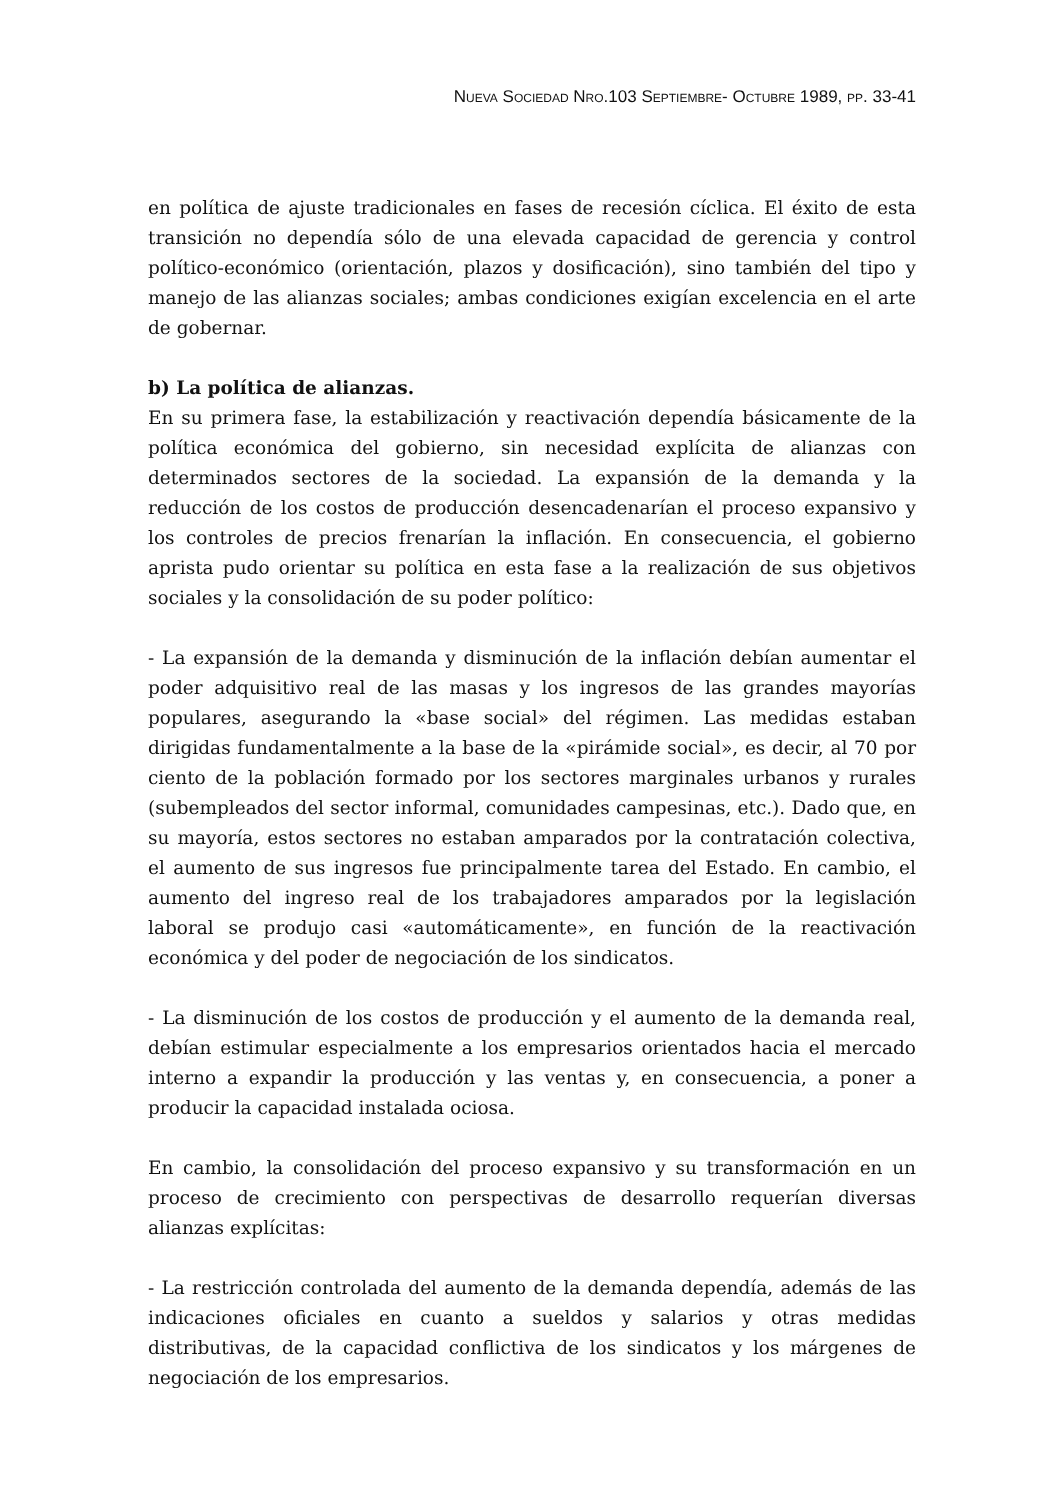NUEVA SOCIEDAD NRO.103 SEPTIEMBRE- OCTUBRE 1989, PP. 33-41
en política de ajuste tradicionales en fases de recesión cíclica. El éxito de esta transición no dependía sólo de una elevada capacidad de gerencia y control político-económico (orientación, plazos y dosificación), sino también del tipo y manejo de las alianzas sociales; ambas condiciones exigían excelencia en el arte de gobernar.
b) La política de alianzas.
En su primera fase, la estabilización y reactivación dependía básicamente de la política económica del gobierno, sin necesidad explícita de alianzas con determinados sectores de la sociedad. La expansión de la demanda y la reducción de los costos de producción desencadenarían el proceso expansivo y los controles de precios frenarían la inflación. En consecuencia, el gobierno aprista pudo orientar su política en esta fase a la realización de sus objetivos sociales y la consolidación de su poder político:
- La expansión de la demanda y disminución de la inflación debían aumentar el poder adquisitivo real de las masas y los ingresos de las grandes mayorías populares, asegurando la «base social» del régimen. Las medidas estaban dirigidas fundamentalmente a la base de la «pirámide social», es decir, al 70 por ciento de la población formado por los sectores marginales urbanos y rurales (subempleados del sector informal, comunidades campesinas, etc.). Dado que, en su mayoría, estos sectores no estaban amparados por la contratación colectiva, el aumento de sus ingresos fue principalmente tarea del Estado. En cambio, el aumento del ingreso real de los trabajadores amparados por la legislación laboral se produjo casi «automáticamente», en función de la reactivación económica y del poder de negociación de los sindicatos.
- La disminución de los costos de producción y el aumento de la demanda real, debían estimular especialmente a los empresarios orientados hacia el mercado interno a expandir la producción y las ventas y, en consecuencia, a poner a producir la capacidad instalada ociosa.
En cambio, la consolidación del proceso expansivo y su transformación en un proceso de crecimiento con perspectivas de desarrollo requerían diversas alianzas explícitas:
- La restricción controlada del aumento de la demanda dependía, además de las indicaciones oficiales en cuanto a sueldos y salarios y otras medidas distributivas, de la capacidad conflictiva de los sindicatos y los márgenes de negociación de los empresarios.